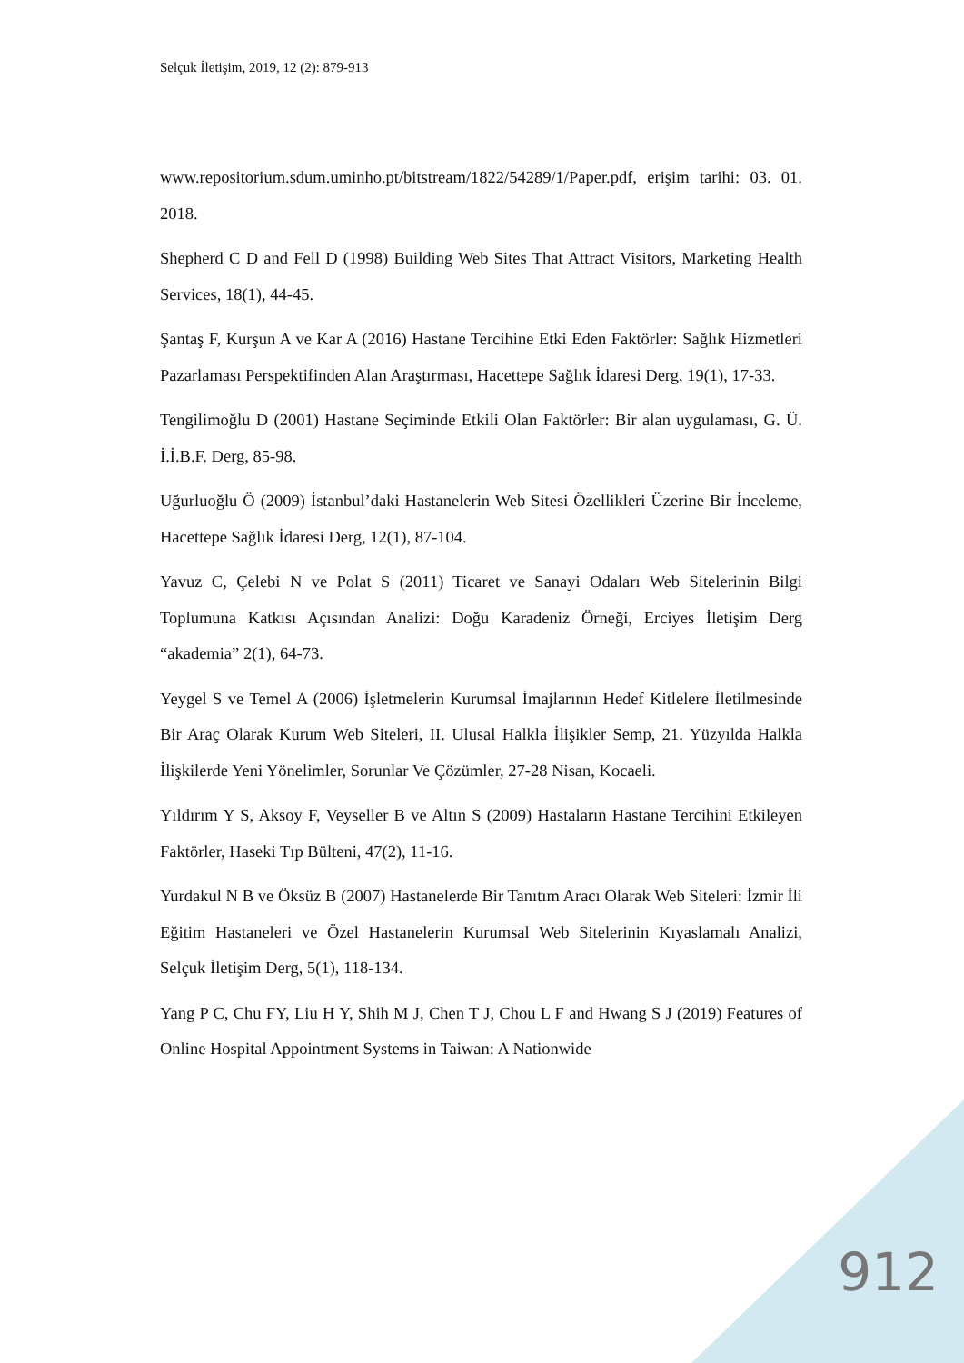Selçuk İletişim, 2019, 12 (2): 879-913
www.repositorium.sdum.uminho.pt/bitstream/1822/54289/1/Paper.pdf, erişim tarihi: 03. 01. 2018.
Shepherd C D and Fell D (1998) Building Web Sites That Attract Visitors, Marketing Health Services, 18(1), 44-45.
Şantaş F, Kurşun A ve Kar A (2016) Hastane Tercihine Etki Eden Faktörler: Sağlık Hizmetleri Pazarlaması Perspektifinden Alan Araştırması, Hacettepe Sağlık İdaresi Derg, 19(1), 17-33.
Tengilimoğlu D (2001) Hastane Seçiminde Etkili Olan Faktörler: Bir alan uygulaması, G. Ü. İ.İ.B.F. Derg, 85-98.
Uğurluoğlu Ö (2009) İstanbul’daki Hastanelerin Web Sitesi Özellikleri Üzerine Bir İnceleme, Hacettepe Sağlık İdaresi Derg, 12(1), 87-104.
Yavuz C, Çelebi N ve Polat S (2011) Ticaret ve Sanayi Odaları Web Sitelerinin Bilgi Toplumuna Katkısı Açısından Analizi: Doğu Karadeniz Örneği, Erciyes İletişim Derg “akademia” 2(1), 64-73.
Yeygel S ve Temel A (2006) İşletmelerin Kurumsal İmajlarının Hedef Kitlelere İletilmesinde Bir Araç Olarak Kurum Web Siteleri, II. Ulusal Halkla İlişikler Semp, 21. Yüzyılda Halkla İlişkilerde Yeni Yönelimler, Sorunlar Ve Çözümler, 27-28 Nisan, Kocaeli.
Yıldırım Y S, Aksoy F, Veyseller B ve Altın S (2009) Hastaların Hastane Tercihini Etkileyen Faktörler, Haseki Tıp Bülteni, 47(2), 11-16.
Yurdakul N B ve Öksüz B (2007) Hastanelerde Bir Tanıtım Aracı Olarak Web Siteleri: İzmir İli Eğitim Hastaneleri ve Özel Hastanelerin Kurumsal Web Sitelerinin Kıyaslamalı Analizi, Selçuk İletişim Derg, 5(1), 118-134.
Yang P C, Chu FY, Liu H Y, Shih M J, Chen T J, Chou L F and Hwang S J (2019) Features of Online Hospital Appointment Systems in Taiwan: A Nationwide
912